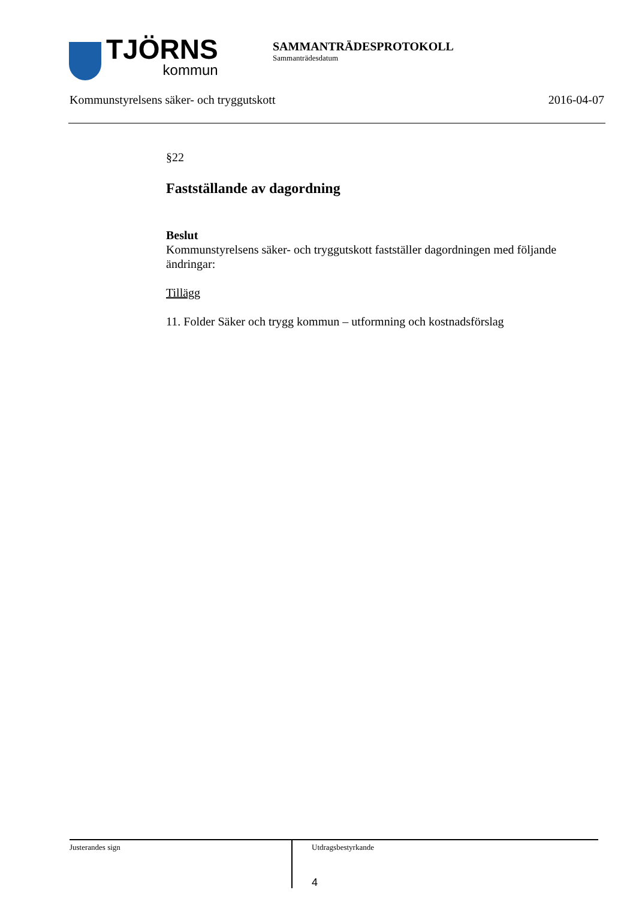TJÖRNS
kommun
SAMMANTRÄDESPROTOKOLL
Sammanträdesdatum
Kommunstyrelsens säker- och tryggutskott 2016-04-07
§22
Fastställande av dagordning
Beslut
Kommunstyrelsens säker- och tryggutskott fastställer dagordningen med följande ändringar:
Tillägg
11. Folder Säker och trygg kommun – utformning och kostnadsförslag
Justerandes sign
Utdragsbestyrkande
4